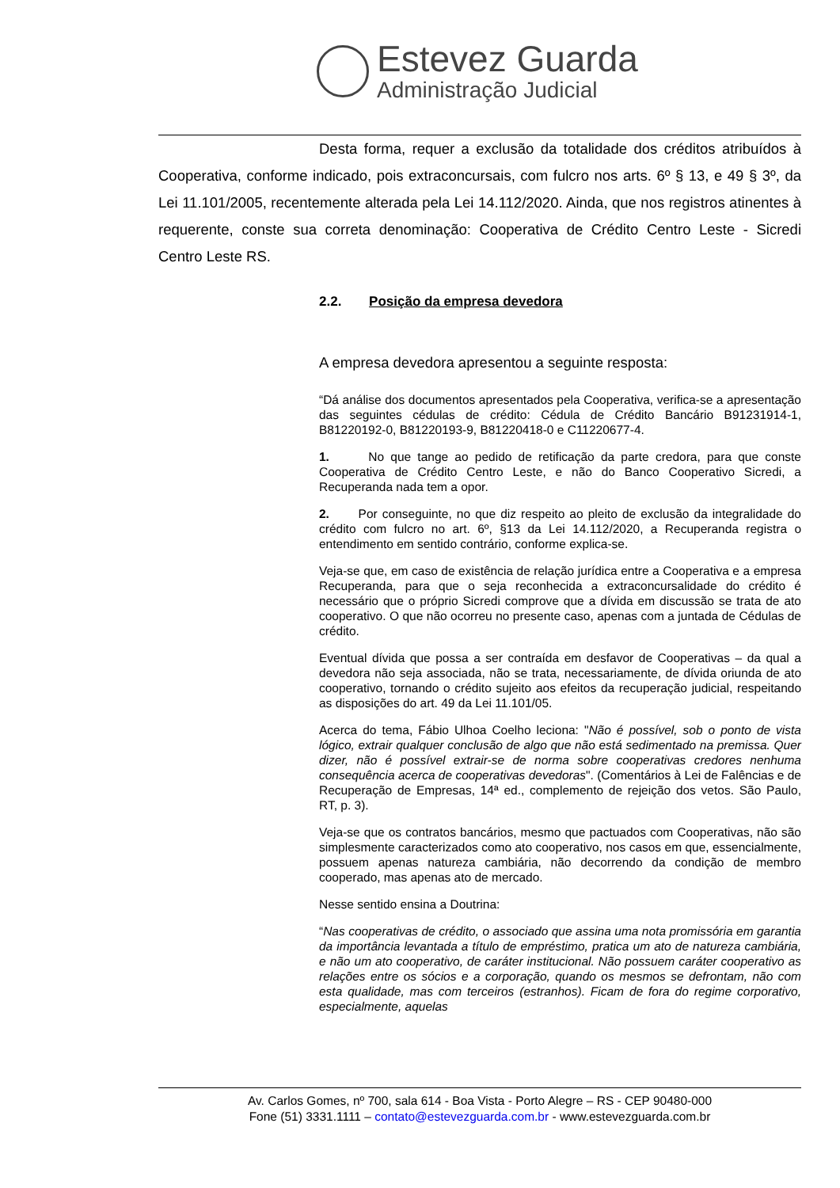Estevez Guarda
Administração Judicial
Desta forma, requer a exclusão da totalidade dos créditos atribuídos à Cooperativa, conforme indicado, pois extraconcursais, com fulcro nos arts. 6º § 13, e 49 § 3º, da Lei 11.101/2005, recentemente alterada pela Lei 14.112/2020. Ainda, que nos registros atinentes à requerente, conste sua correta denominação: Cooperativa de Crédito Centro Leste - Sicredi Centro Leste RS.
2.2. Posição da empresa devedora
A empresa devedora apresentou a seguinte resposta:
“Dá análise dos documentos apresentados pela Cooperativa, verifica-se a apresentação das seguintes cédulas de crédito: Cédula de Crédito Bancário B91231914-1, B81220192-0, B81220193-9, B81220418-0 e C11220677-4.
1. No que tange ao pedido de retificação da parte credora, para que conste Cooperativa de Crédito Centro Leste, e não do Banco Cooperativo Sicredi, a Recuperanda nada tem a opor.
2. Por conseguinte, no que diz respeito ao pleito de exclusão da integralidade do crédito com fulcro no art. 6º, §13 da Lei 14.112/2020, a Recuperanda registra o entendimento em sentido contrário, conforme explica-se.
Veja-se que, em caso de existência de relação jurídica entre a Cooperativa e a empresa Recuperanda, para que o seja reconhecida a extraconcursalidade do crédito é necessário que o próprio Sicredi comprove que a dívida em discussão se trata de ato cooperativo. O que não ocorreu no presente caso, apenas com a juntada de Cédulas de crédito.
Eventual dívida que possa a ser contraída em desfavor de Cooperativas – da qual a devedora não seja associada, não se trata, necessariamente, de dívida oriunda de ato cooperativo, tornando o crédito sujeito aos efeitos da recuperação judicial, respeitando as disposições do art. 49 da Lei 11.101/05.
Acerca do tema, Fábio Ulhoa Coelho leciona: "Não é possível, sob o ponto de vista lógico, extrair qualquer conclusão de algo que não está sedimentado na premissa. Quer dizer, não é possível extrair-se de norma sobre cooperativas credores nenhuma consequência acerca de cooperativas devedoras". (Comentários à Lei de Falências e de Recuperação de Empresas, 14ª ed., complemento de rejeição dos vetos. São Paulo, RT, p. 3).
Veja-se que os contratos bancários, mesmo que pactuados com Cooperativas, não são simplesmente caracterizados como ato cooperativo, nos casos em que, essencialmente, possuem apenas natureza cambiária, não decorrendo da condição de membro cooperado, mas apenas ato de mercado.
Nesse sentido ensina a Doutrina:
“Nas cooperativas de crédito, o associado que assina uma nota promissória em garantia da importância levantada a título de empréstimo, pratica um ato de natureza cambiária, e não um ato cooperativo, de caráter institucional. Não possuem caráter cooperativo as relações entre os sócios e a corporação, quando os mesmos se defrontam, não com esta qualidade, mas com terceiros (estranhos). Ficam de fora do regime corporativo, especialmente, aquelas
Av. Carlos Gomes, nº 700, sala 614 - Boa Vista - Porto Alegre – RS - CEP 90480-000
Fone (51) 3331.1111 – contato@estevezguarda.com.br - www.estevezguarda.com.br